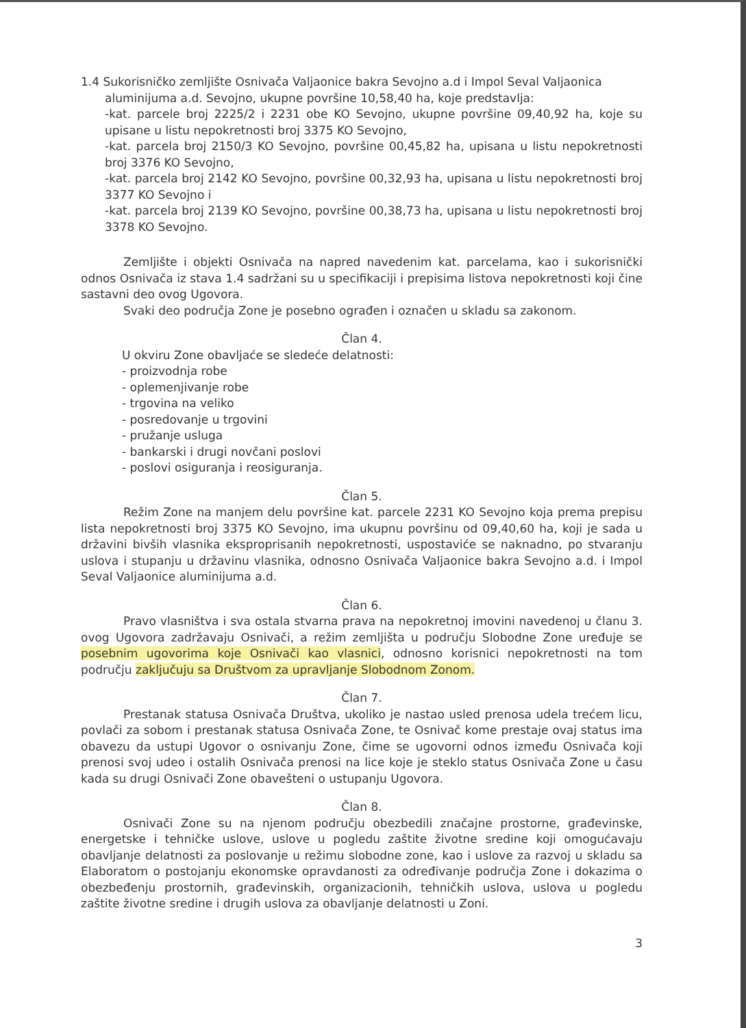1.4 Sukorisničko zemljište Osnivača Valjaonice bakra Sevojno a.d i Impol Seval Valjaonica
aluminijuma a.d. Sevojno, ukupne površine 10,58,40 ha, koje predstavlja:
-kat. parcele broj 2225/2 i 2231 obe KO Sevojno, ukupne površine 09,40,92 ha, koje su upisane u listu nepokretnosti broj 3375 KO Sevojno,
-kat. parcela broj 2150/3 KO Sevojno, površine 00,45,82 ha, upisana u listu nepokretnosti broj 3376 KO Sevojno,
-kat. parcela broj 2142 KO Sevojno, površine 00,32,93 ha, upisana u listu nepokretnosti broj 3377 KO Sevojno i
-kat. parcela broj 2139 KO Sevojno, površine 00,38,73 ha, upisana u listu nepokretnosti broj 3378 KO Sevojno.
Zemljište i objekti Osnivača na napred navedenim kat. parcelama, kao i sukorisnički odnos Osnivača iz stava 1.4 sadržani su u specifikaciji i prepisima listova nepokretnosti koji čine sastavni deo ovog Ugovora.
Svaki deo područja Zone je posebno ograđen i označen u skladu sa zakonom.
Član 4.
U okviru Zone obavljaće se sledeće delatnosti:
- proizvodnja robe
- oplemenjivanje robe
- trgovina na veliko
- posredovanje u trgovini
- pružanje usluga
- bankarski i drugi novčani poslovi
- poslovi osiguranja i reosiguranja.
Član 5.
Režim Zone na manjem delu površine kat. parcele 2231 KO Sevojno koja prema prepisu lista nepokretnosti broj 3375 KO Sevojno, ima ukupnu površinu od 09,40,60 ha, koji je sada u državini bivših vlasnika eksproprisanih nepokretnosti, uspostaviće se naknadno, po stvaranju uslova i stupanju u državinu vlasnika, odnosno Osnivača Valjaonice bakra Sevojno a.d. i Impol Seval Valjaonice aluminijuma a.d.
Član 6.
Pravo vlasništva i sva ostala stvarna prava na nepokretnoj imovini navedenoj u članu 3. ovog Ugovora zadržavaju Osnivači, a režim zemljišta u području Slobodne Zone uređuje se posebnim ugovorima koje Osnivači kao vlasnici, odnosno korisnici nepokretnosti na tom području zaključuju sa Društvom za upravljanje Slobodnom Zonom.
Član 7.
Prestanak statusa Osnivača Društva, ukoliko je nastao usled prenosa udela trećem licu, povlači za sobom i prestanak statusa Osnivača Zone, te Osnivač kome prestaje ovaj status ima obavezu da ustupi Ugovor o osnivanju Zone, čime se ugovorni odnos između Osnivača koji prenosi svoj udeo i ostalih Osnivača prenosi na lice koje je steklo status Osnivača Zone u času kada su drugi Osnivači Zone obavešteni o ustupanju Ugovora.
Član 8.
Osnivači Zone su na njenom području obezbedili značajne prostorne, građevinske, energetske i tehničke uslove, uslove u pogledu zaštite životne sredine koji omogućavaju obavljanje delatnosti za poslovanje u režimu slobodne zone, kao i uslove za razvoj u skladu sa Elaboratom o postojanju ekonomske opravdanosti za određivanje područja Zone i dokazima o obezbeđenju prostornih, građevinskih, organizacionih, tehničkih uslova, uslova u pogledu zaštite životne sredine i drugih uslova za obavljanje delatnosti u Zoni.
3